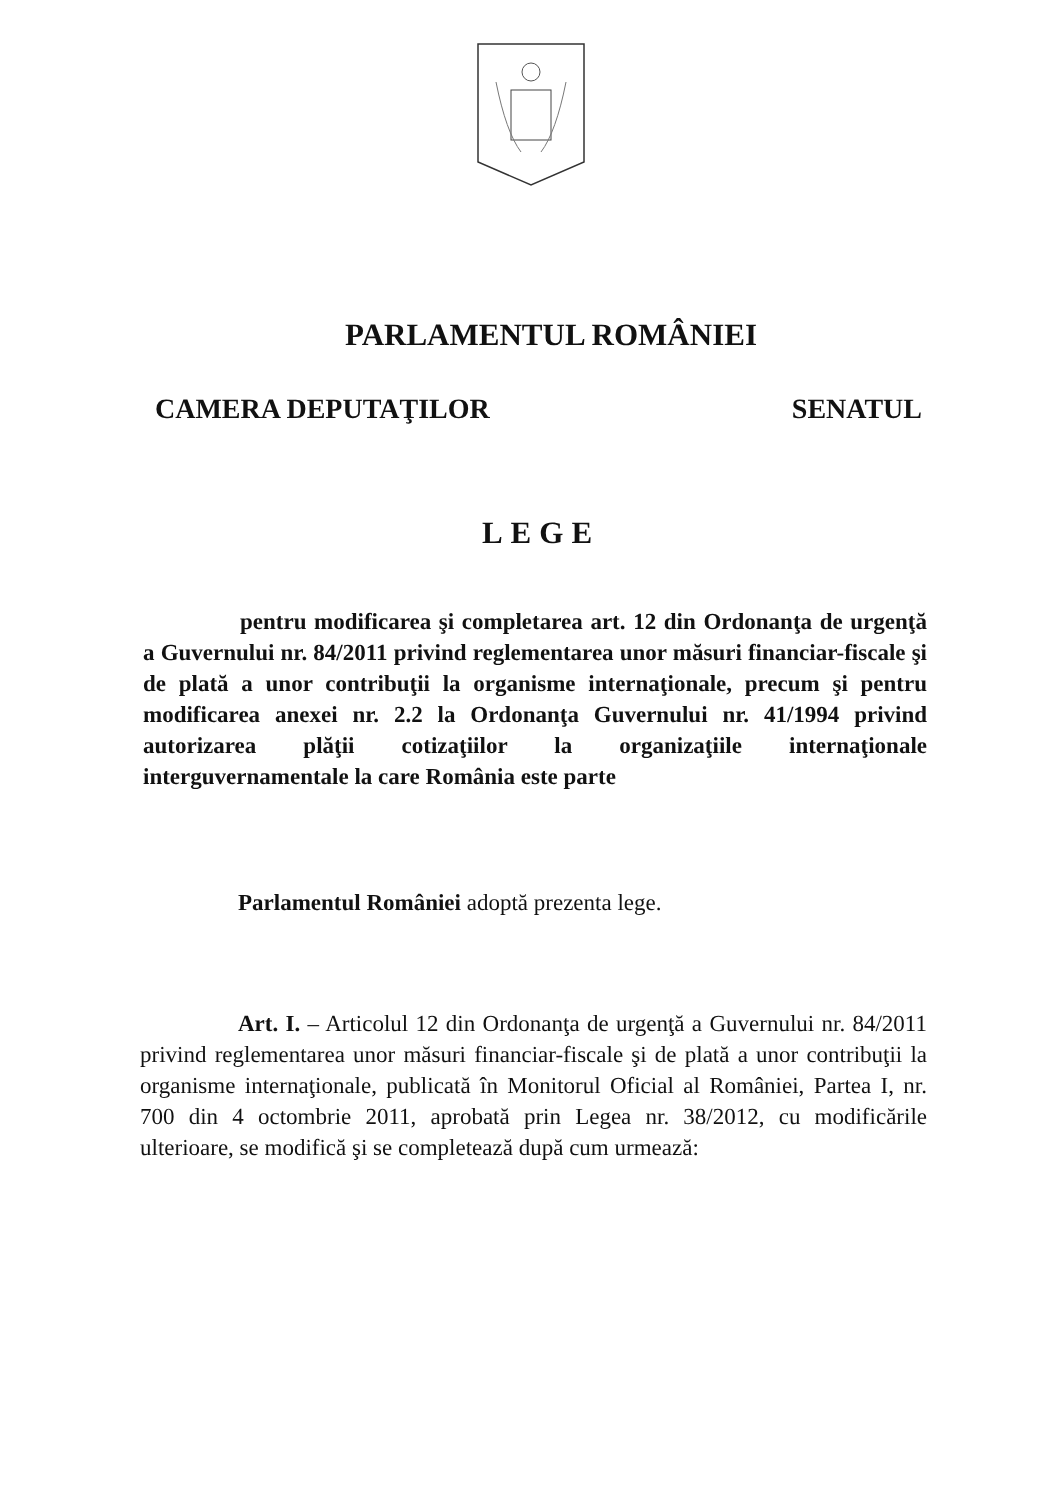PARLAMENTUL ROMÂNIEI
CAMERA DEPUTAŢILOR SENATUL
LEGE
pentru modificarea şi completarea art. 12 din Ordonanţa de urgenţă a Guvernului nr. 84/2011 privind reglementarea unor măsuri financiar-fiscale şi de plată a unor contribuţii la organisme internaţionale, precum şi pentru modificarea anexei nr. 2.2 la Ordonanţa Guvernului nr. 41/1994 privind autorizarea plăţii cotizaţiilor la organizaţiile internaţionale interguvernamentale la care România este parte
Parlamentul României adoptă prezenta lege.
Art. I. – Articolul 12 din Ordonanţa de urgenţă a Guvernului nr. 84/2011 privind reglementarea unor măsuri financiar-fiscale şi de plată a unor contribuţii la organisme internaţionale, publicată în Monitorul Oficial al României, Partea I, nr. 700 din 4 octombrie 2011, aprobată prin Legea nr. 38/2012, cu modificările ulterioare, se modifică şi se completează după cum urmează: